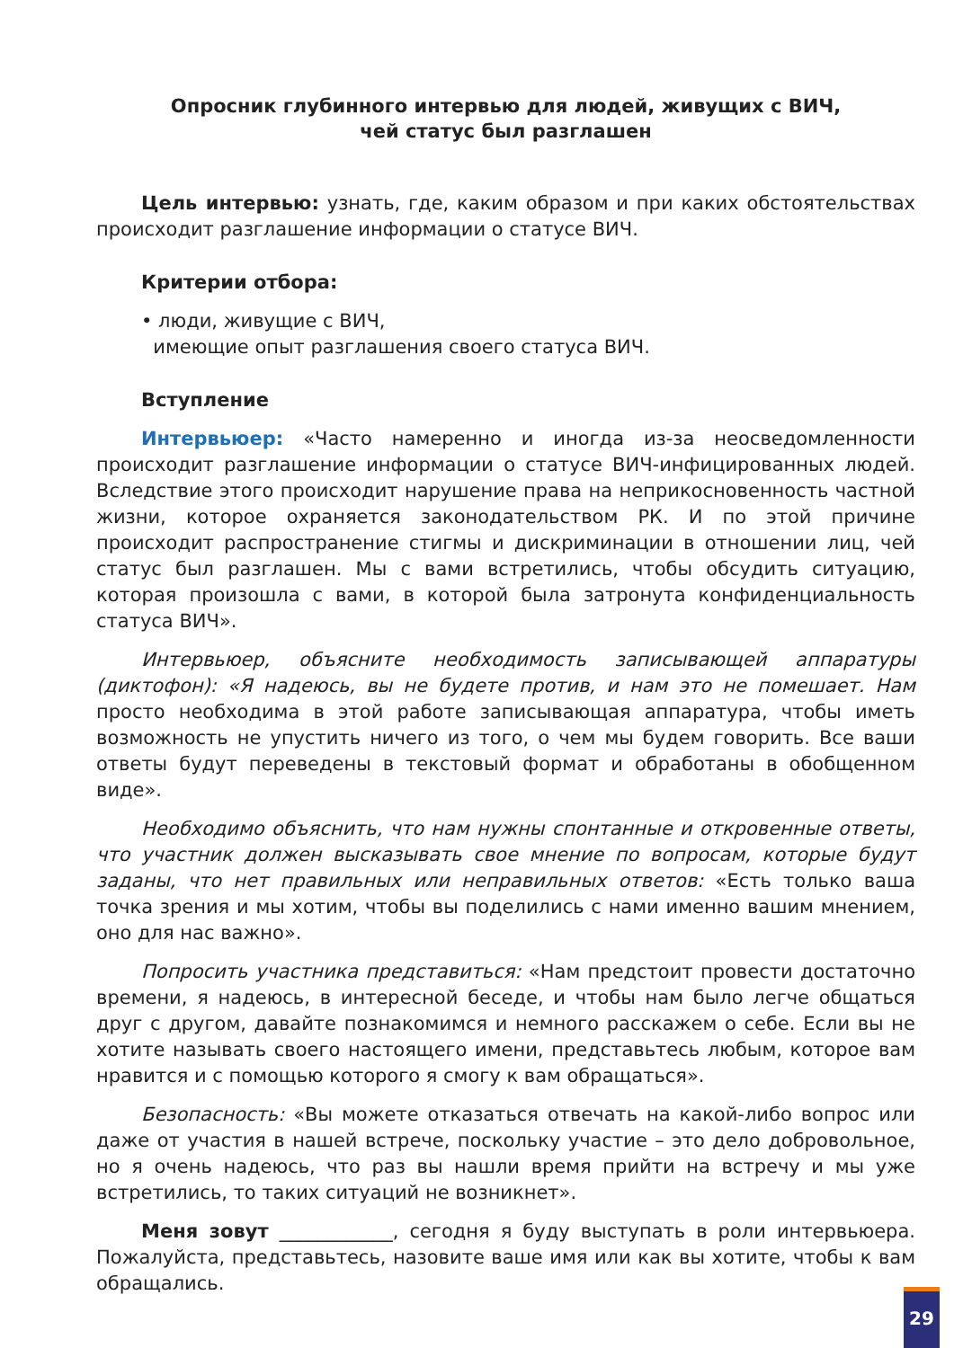Опросник глубинного интервью для людей, живущих с ВИЧ,
чей статус был разглашен
Цель интервью: узнать, где, каким образом и при каких обстоятельствах происходит разглашение информации о статусе ВИЧ.
Критерии отбора:
• люди, живущие с ВИЧ,
имеющие опыт разглашения своего статуса ВИЧ.
Вступление
Интервьюер: «Часто намеренно и иногда из-за неосведомленности происходит разглашение информации о статусе ВИЧ-инфицированных людей. Вследствие этого происходит нарушение права на неприкосновенность частной жизни, которое охраняется законодательством РК. И по этой причине происходит распространение стигмы и дискриминации в отношении лиц, чей статус был разглашен. Мы с вами встретились, чтобы обсудить ситуацию, которая произошла с вами, в которой была затронута конфиденциальность статуса ВИЧ».
Интервьюер, объясните необходимость записывающей аппаратуры (диктофон): «Я надеюсь, вы не будете против, и нам это не помешает. Нам просто необходима в этой работе записывающая аппаратура, чтобы иметь возможность не упустить ничего из того, о чем мы будем говорить. Все ваши ответы будут переведены в текстовый формат и обработаны в обобщенном виде».
Необходимо объяснить, что нам нужны спонтанные и откровенные ответы, что участник должен высказывать свое мнение по вопросам, которые будут заданы, что нет правильных или неправильных ответов: «Есть только ваша точка зрения и мы хотим, чтобы вы поделились с нами именно вашим мнением, оно для нас важно».
Попросить участника представиться: «Нам предстоит провести достаточно времени, я надеюсь, в интересной беседе, и чтобы нам было легче общаться друг с другом, давайте познакомимся и немного расскажем о себе. Если вы не хотите называть своего настоящего имени, представьтесь любым, которое вам нравится и с помощью которого я смогу к вам обращаться».
Безопасность: «Вы можете отказаться отвечать на какой-либо вопрос или даже от участия в нашей встрече, поскольку участие – это дело добровольное, но я очень надеюсь, что раз вы нашли время прийти на встречу и мы уже встретились, то таких ситуаций не возникнет».
Меня зовут ____________, сегодня я буду выступать в роли интервьюера. Пожалуйста, представьтесь, назовите ваше имя или как вы хотите, чтобы к вам обращались.
29